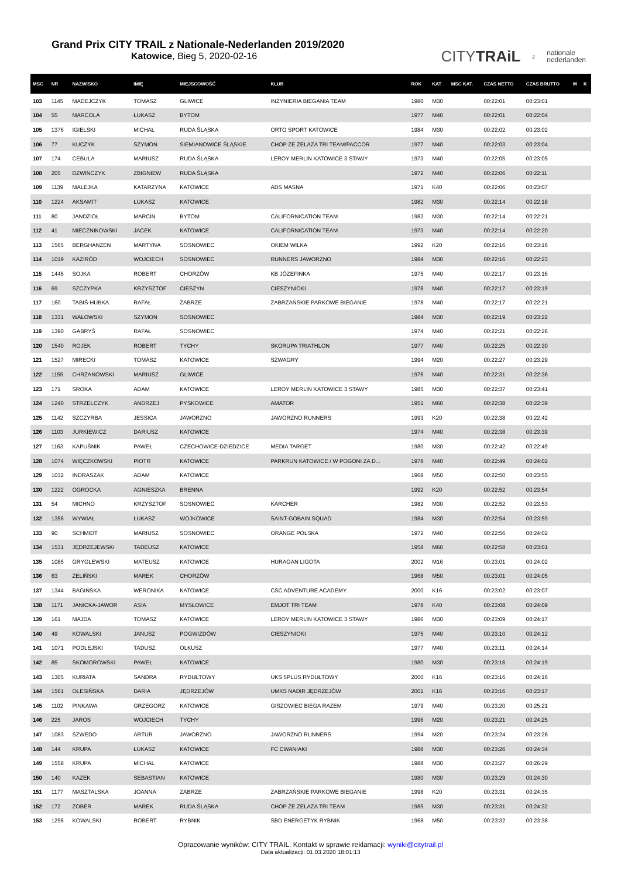Grand Prix CITY TRAIL z Nationale-Nederlanden 2019/2020
Katowice, Bieg 5, 2020-02-16
CITYTRAiL z nationale
nederlanden
| MSC | NR | NAZWISKO | IMIĘ | MIEJSCOWOŚĆ | KLUB | ROK | KAT | MSC KAT. | CZAS NETTO | CZAS BRUTTO | M | K |
| --- | --- | --- | --- | --- | --- | --- | --- | --- | --- | --- | --- | --- |
| 103 | 1145 | MADEJCZYK | TOMASZ | GLIWICE | INŻYNIERIA BIEGANIA TEAM | 1980 | M30 | | 00:22:01 | 00:23:01 | | |
| 104 | 55 | MARCOLA | ŁUKASZ | BYTOM | | 1977 | M40 | | 00:22:01 | 00:22:04 | | |
| 105 | 1376 | IGIELSKI | MICHAŁ | RUDA ŚLĄSKA | ORTO SPORT KATOWICE | 1984 | M30 | | 00:22:02 | 00:23:02 | | |
| 106 | 77 | KUCZYK | SZYMON | SIEMIANOWICE ŚLĄSKIE | CHOP ZE ŻELAZA TRI TEAM/PACCOR | 1977 | M40 | | 00:22:03 | 00:23:04 | | |
| 107 | 174 | CEBULA | MARIUSZ | RUDA ŚLĄSKA | LEROY MERLIN KATOWICE 3 STAWY | 1973 | M40 | | 00:22:05 | 00:23:05 | | |
| 108 | 205 | DZWINCZYK | ZBIGNIEW | RUDA ŚLĄSKA | | 1972 | M40 | | 00:22:06 | 00:22:11 | | |
| 109 | 1139 | MALEJKA | KATARZYNA | KATOWICE | ADS MASNA | 1971 | K40 | | 00:22:06 | 00:23:07 | | |
| 110 | 1224 | AKSAMIT | ŁUKASZ | KATOWICE | | 1982 | M30 | | 00:22:14 | 00:22:18 | | |
| 111 | 80 | JANDZIOŁ | MARCIN | BYTOM | CALIFORNICATION TEAM | 1982 | M30 | | 00:22:14 | 00:22:21 | | |
| 112 | 41 | MIECZNIKOWSKI | JACEK | KATOWICE | CALIFORNICATION TEAM | 1973 | M40 | | 00:22:14 | 00:22:20 | | |
| 113 | 1565 | BERGHANZEN | MARTYNA | SOSNOWIEC | OKIEM WILKA | 1992 | K20 | | 00:22:16 | 00:23:16 | | |
| 114 | 1019 | KAZIRÓD | WOJCIECH | SOSNOWIEC | RUNNERS JAWORZNO | 1984 | M30 | | 00:22:16 | 00:22:23 | | |
| 115 | 1446 | SOJKA | ROBERT | CHORZÓW | KB JÓZEFINKA | 1975 | M40 | | 00:22:17 | 00:23:16 | | |
| 116 | 69 | SZCZYPKA | KRZYSZTOF | CIESZYN | CIESZYNIOKI | 1978 | M40 | | 00:22:17 | 00:23:19 | | |
| 117 | 160 | TABIŚ-HUBKA | RAFAŁ | ZABRZE | ZABRZAŃSKIE PARKOWE BIEGANIE | 1978 | M40 | | 00:22:17 | 00:22:21 | | |
| 118 | 1331 | WAŁOWSKI | SZYMON | SOSNOWIEC | | 1984 | M30 | | 00:22:19 | 00:23:22 | | |
| 119 | 1390 | GABRYŚ | RAFAŁ | SOSNOWIEC | | 1974 | M40 | | 00:22:21 | 00:22:26 | | |
| 120 | 1540 | ROJEK | ROBERT | TYCHY | SKORUPA TRIATHLON | 1977 | M40 | | 00:22:25 | 00:22:30 | | |
| 121 | 1527 | MIRECKI | TOMASZ | KATOWICE | SZWAGRY | 1994 | M20 | | 00:22:27 | 00:23:29 | | |
| 122 | 1155 | CHRZANOWSKI | MARIUSZ | GLIWICE | | 1976 | M40 | | 00:22:31 | 00:22:36 | | |
| 123 | 171 | SROKA | ADAM | KATOWICE | LEROY MERLIN KATOWICE 3 STAWY | 1985 | M30 | | 00:22:37 | 00:23:41 | | |
| 124 | 1240 | STRZELCZYK | ANDRZEJ | PYSKOWICE | AMATOR | 1951 | M60 | | 00:22:38 | 00:22:39 | | |
| 125 | 1142 | SZCZYRBA | JESSICA | JAWORZNO | JAWORZNO RUNNERS | 1993 | K20 | | 00:22:38 | 00:22:42 | | |
| 126 | 1103 | JURKIEWICZ | DARIUSZ | KATOWICE | | 1974 | M40 | | 00:22:38 | 00:23:39 | | |
| 127 | 1163 | KAPUŚNIK | PAWEŁ | CZECHOWICE-DZIEDZICE | MEDIA TARGET | 1980 | M30 | | 00:22:42 | 00:22:49 | | |
| 128 | 1074 | WIĘCZKOWSKI | PIOTR | KATOWICE | PARKRUN KATOWICE / W POGONI ZA D... | 1978 | M40 | | 00:22:49 | 00:24:02 | | |
| 129 | 1032 | INDRASZAK | ADAM | KATOWICE | | 1968 | M50 | | 00:22:50 | 00:23:55 | | |
| 130 | 1222 | OGROCKA | AGNIESZKA | BRENNA | | 1992 | K20 | | 00:22:52 | 00:23:54 | | |
| 131 | 54 | MICHNO | KRZYSZTOF | SOSNOWIEC | KARCHER | 1982 | M30 | | 00:22:52 | 00:23:53 | | |
| 132 | 1356 | WYWIAŁ | ŁUKASZ | WOJKOWICE | SAINT-GOBAIN SQUAD | 1984 | M30 | | 00:22:54 | 00:23:59 | | |
| 133 | 90 | SCHMIDT | MARIUSZ | SOSNOWIEC | ORANGE POLSKA | 1972 | M40 | | 00:22:56 | 00:24:02 | | |
| 134 | 1531 | JĘDRZEJEWSKI | TADEUSZ | KATOWICE | | 1958 | M60 | | 00:22:58 | 00:23:01 | | |
| 135 | 1085 | GRYGLEWSKI | MATEUSZ | KATOWICE | HURAGAN LIGOTA | 2002 | M16 | | 00:23:01 | 00:24:02 | | |
| 136 | 63 | ŻELIŃSKI | MAREK | CHORZÓW | | 1968 | M50 | | 00:23:01 | 00:24:05 | | |
| 137 | 1344 | BAGIŃSKA | WERONIKA | KATOWICE | CSC ADVENTURE ACADEMY | 2000 | K16 | | 00:23:02 | 00:23:07 | | |
| 138 | 1171 | JANICKA-JAWOR | ASIA | MYSŁOWICE | EMJOT TRI TEAM | 1978 | K40 | | 00:23:08 | 00:24:09 | | |
| 139 | 161 | MAJDA | TOMASZ | KATOWICE | LEROY MERLIN KATOWICE 3 STAWY | 1986 | M30 | | 00:23:09 | 00:24:17 | | |
| 140 | 49 | KOWALSKI | JANUSZ | POGWIZDÓW | CIESZYNIOKI | 1975 | M40 | | 00:23:10 | 00:24:12 | | |
| 141 | 1071 | PODLEJSKI | TADUSZ | OLKUSZ | | 1977 | M40 | | 00:23:11 | 00:24:14 | | |
| 142 | 85 | SKOMOROWSKI | PAWEŁ | KATOWICE | | 1980 | M30 | | 00:23:16 | 00:24:19 | | |
| 143 | 1305 | KURIATA | SANDRA | RYDUŁTOWY | UKS 5PLUS RYDUŁTOWY | 2000 | K16 | | 00:23:16 | 00:24:16 | | |
| 144 | 1561 | OLESIŃSKA | DARIA | JĘDRZEJÓW | UMKS NADIR JĘDRZEJÓW | 2001 | K16 | | 00:23:16 | 00:23:17 | | |
| 145 | 1102 | PINKAWA | GRZEGORZ | KATOWICE | GISZOWIEC BIEGA RAZEM | 1979 | M40 | | 00:23:20 | 00:25:21 | | |
| 146 | 225 | JAROS | WOJCIECH | TYCHY | | 1996 | M20 | | 00:23:21 | 00:24:25 | | |
| 147 | 1083 | SZWEDO | ARTUR | JAWORZNO | JAWORZNO RUNNERS | 1994 | M20 | | 00:23:24 | 00:23:28 | | |
| 148 | 144 | KRUPA | ŁUKASZ | KATOWICE | FC CWANIAKI | 1988 | M30 | | 00:23:26 | 00:24:34 | | |
| 149 | 1558 | KRUPA | MICHAL | KATOWICE | | 1988 | M30 | | 00:23:27 | 00:26:29 | | |
| 150 | 140 | KAZEK | SEBASTIAN | KATOWICE | | 1980 | M30 | | 00:23:29 | 00:24:30 | | |
| 151 | 1177 | MASZTALSKA | JOANNA | ZABRZE | ZABRZAŃSKIE PARKOWE BIEGANIE | 1998 | K20 | | 00:23:31 | 00:24:35 | | |
| 152 | 172 | ZOBER | MAREK | RUDA ŚLĄSKA | CHOP ŻE ZELAZA TRI TEAM | 1985 | M30 | | 00:23:31 | 00:24:32 | | |
| 153 | 1296 | KOWALSKI | ROBERT | RYBNIK | SBD ENERGETYK RYBNIK | 1968 | M50 | | 00:23:32 | 00:23:38 | | |
Opracowanie wyników: CITY TRAIL. Kontakt w sprawie reklamacji: wyniki@citytrail.pl
Data aktualizacji: 01.03.2020 18:01:13